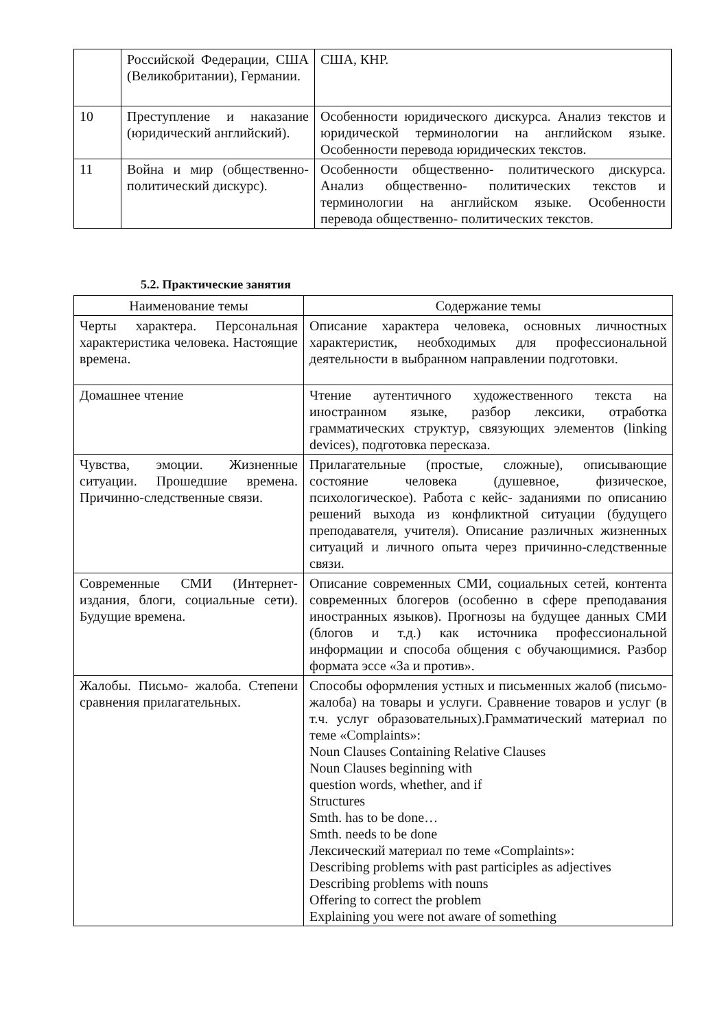| | Российской Федерации, США (Великобритании), Германии. | США, КНР. |
| 10 | Преступление и наказание (юридический английский). | Особенности юридического дискурса. Анализ текстов и юридической терминологии на английском языке. Особенности перевода юридических текстов. |
| 11 | Война и мир (общественно-политический дискурс). | Особенности общественно- политического дискурса. Анализ общественно- политических текстов и терминологии на английском языке. Особенности перевода общественно- политических текстов. |
5.2. Практические занятия
| Наименование темы | Содержание темы |
| --- | --- |
| Черты характера. Персональная характеристика человека. Настоящие времена. | Описание характера человека, основных личностных характеристик, необходимых для профессиональной деятельности в выбранном направлении подготовки. |
| Домашнее чтение | Чтение аутентичного художественного текста на иностранном языке, разбор лексики, отработка грамматических структур, связующих элементов (linking devices), подготовка пересказа. |
| Чувства, эмоции. Жизненные ситуации. Прошедшие времена. Причинно-следственные связи. | Прилагательные (простые, сложные), описывающие состояние человека (душевное, физическое, психологическое). Работа с кейс- заданиями по описанию решений выхода из конфликтной ситуации (будущего преподавателя, учителя). Описание различных жизненных ситуаций и личного опыта через причинно-следственные связи. |
| Современные СМИ (Интернет-издания, блоги, социальные сети). Будущие времена. | Описание современных СМИ, социальных сетей, контента современных блогеров (особенно в сфере преподавания иностранных языков). Прогнозы на будущее данных СМИ (блогов и т.д.) как источника профессиональной информации и способа общения с обучающимися. Разбор формата эссе «За и против». |
| Жалобы. Письмо- жалоба. Степени сравнения прилагательных. | Способы оформления устных и письменных жалоб (письмо- жалоба) на товары и услуги. Сравнение товаров и услуг (в т.ч. услуг образовательных).Грамматический материал по теме «Complaints»: Noun Clauses Containing Relative Clauses Noun Clauses beginning with question words, whether, and if Structures Smth. has to be done… Smth. needs to be done Лексический материал по теме «Complaints»: Describing problems with past participles as adjectives Describing problems with nouns Offering to correct the problem Explaining you were not aware of something |